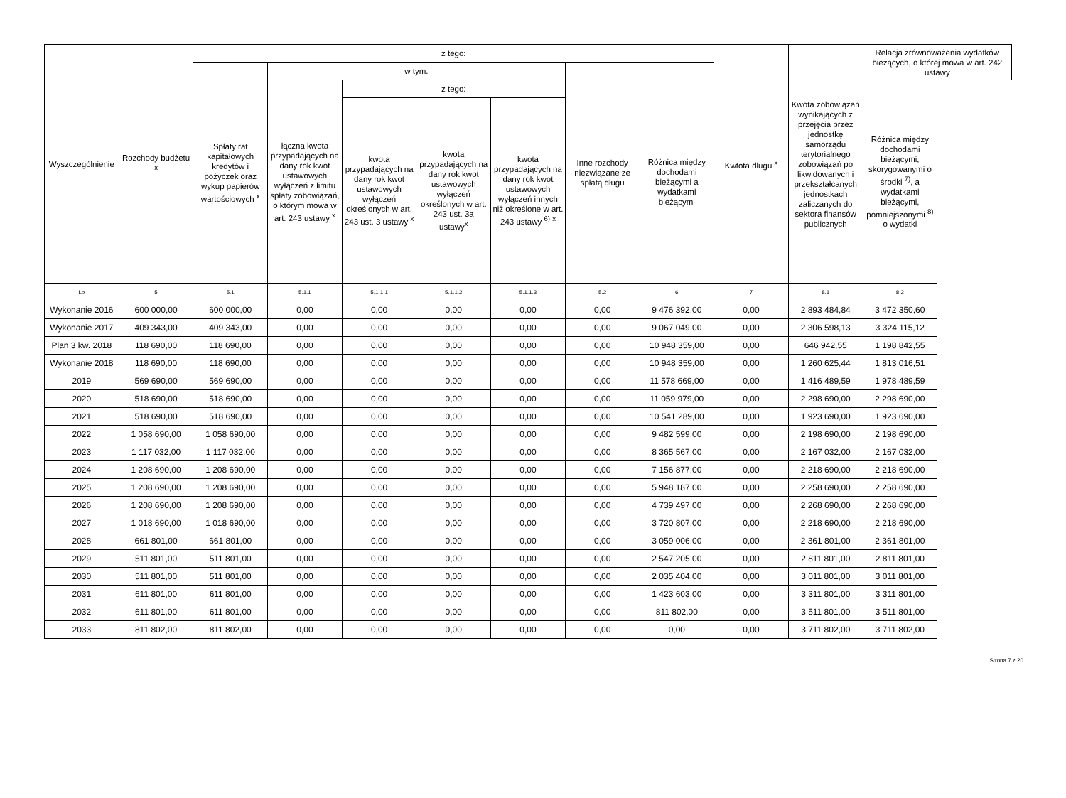| Wyszczególnienie | Rozchody budżetu <sup>x</sup> | z tego: | | | | | | | Kwtota długu <sup>x</sup> | Kwota zobowiązań wynikających z przejęcia przez jednostkę samorządu terytorialnego zobowiązań po likwidowanych i przekształcanych jednostkach zaliczanych do sektora finansów publicznych | Relacja zrównoważenia wydatków bieżących, o której mowa w art. 242 ustawy |
| --- | --- | --- | --- | --- | --- | --- | --- | --- | --- | --- | --- |
| | | Spłaty rat kapitałowych kredytów i pożyczek oraz wykup papierów wartościowych <sup>x</sup> | w tym: | | | | Inne rozchody niezwiązane ze spłatą długu | | | | |
| | | | łączna kwota przypadających na dany rok kwot ustawowych wyłączeń z limitu spłaty zobowiązań, o którym mowa w art. 243 ustawy <sup>x</sup> | z tego: | | | | Różnica między dochodami bieżącymi a wydatkami bieżącymi | | | Różnica między dochodami bieżącymi, skorygowanymi o środki <sup>7)</sup>, a wydatkami bieżącymi, pomniejszonymi <sup>8)</sup> o wydatki |
| | | | | kwota przypadających na dany rok kwot ustawowych wyłączeń określonych w art. 243 ust. 3 ustawy <sup>x</sup> | kwota przypadających na dany rok kwot ustawowych wyłączeń określonych w art. 243 ust. 3a ustawy<sup>x</sup> | kwota przypadających na dany rok kwot ustawowych wyłączeń innych niż określone w art. 243 ustawy <sup>6)</sup> <sup>x</sup> | | | | | |
| Lp | 5 | 5.1 | 5.1.1 | 5.1.1.1 | 5.1.1.2 | 5.1.1.3 | 5.2 | 6 | 7 | 8.1 | 8.2 |
| Wykonanie 2016 | 600 000,00 | 600 000,00 | 0,00 | 0,00 | 0,00 | 0,00 | 0,00 | 9 476 392,00 | 0,00 | 2 893 484,84 | 3 472 350,60 |
| Wykonanie 2017 | 409 343,00 | 409 343,00 | 0,00 | 0,00 | 0,00 | 0,00 | 0,00 | 9 067 049,00 | 0,00 | 2 306 598,13 | 3 324 115,12 |
| Plan 3 kw. 2018 | 118 690,00 | 118 690,00 | 0,00 | 0,00 | 0,00 | 0,00 | 0,00 | 10 948 359,00 | 0,00 | 646 942,55 | 1 198 842,55 |
| Wykonanie 2018 | 118 690,00 | 118 690,00 | 0,00 | 0,00 | 0,00 | 0,00 | 0,00 | 10 948 359,00 | 0,00 | 1 260 625,44 | 1 813 016,51 |
| 2019 | 569 690,00 | 569 690,00 | 0,00 | 0,00 | 0,00 | 0,00 | 0,00 | 11 578 669,00 | 0,00 | 1 416 489,59 | 1 978 489,59 |
| 2020 | 518 690,00 | 518 690,00 | 0,00 | 0,00 | 0,00 | 0,00 | 0,00 | 11 059 979,00 | 0,00 | 2 298 690,00 | 2 298 690,00 |
| 2021 | 518 690,00 | 518 690,00 | 0,00 | 0,00 | 0,00 | 0,00 | 0,00 | 10 541 289,00 | 0,00 | 1 923 690,00 | 1 923 690,00 |
| 2022 | 1 058 690,00 | 1 058 690,00 | 0,00 | 0,00 | 0,00 | 0,00 | 0,00 | 9 482 599,00 | 0,00 | 2 198 690,00 | 2 198 690,00 |
| 2023 | 1 117 032,00 | 1 117 032,00 | 0,00 | 0,00 | 0,00 | 0,00 | 0,00 | 8 365 567,00 | 0,00 | 2 167 032,00 | 2 167 032,00 |
| 2024 | 1 208 690,00 | 1 208 690,00 | 0,00 | 0,00 | 0,00 | 0,00 | 0,00 | 7 156 877,00 | 0,00 | 2 218 690,00 | 2 218 690,00 |
| 2025 | 1 208 690,00 | 1 208 690,00 | 0,00 | 0,00 | 0,00 | 0,00 | 0,00 | 5 948 187,00 | 0,00 | 2 258 690,00 | 2 258 690,00 |
| 2026 | 1 208 690,00 | 1 208 690,00 | 0,00 | 0,00 | 0,00 | 0,00 | 0,00 | 4 739 497,00 | 0,00 | 2 268 690,00 | 2 268 690,00 |
| 2027 | 1 018 690,00 | 1 018 690,00 | 0,00 | 0,00 | 0,00 | 0,00 | 0,00 | 3 720 807,00 | 0,00 | 2 218 690,00 | 2 218 690,00 |
| 2028 | 661 801,00 | 661 801,00 | 0,00 | 0,00 | 0,00 | 0,00 | 0,00 | 3 059 006,00 | 0,00 | 2 361 801,00 | 2 361 801,00 |
| 2029 | 511 801,00 | 511 801,00 | 0,00 | 0,00 | 0,00 | 0,00 | 0,00 | 2 547 205,00 | 0,00 | 2 811 801,00 | 2 811 801,00 |
| 2030 | 511 801,00 | 511 801,00 | 0,00 | 0,00 | 0,00 | 0,00 | 0,00 | 2 035 404,00 | 0,00 | 3 011 801,00 | 3 011 801,00 |
| 2031 | 611 801,00 | 611 801,00 | 0,00 | 0,00 | 0,00 | 0,00 | 0,00 | 1 423 603,00 | 0,00 | 3 311 801,00 | 3 311 801,00 |
| 2032 | 611 801,00 | 611 801,00 | 0,00 | 0,00 | 0,00 | 0,00 | 0,00 | 811 802,00 | 0,00 | 3 511 801,00 | 3 511 801,00 |
| 2033 | 811 802,00 | 811 802,00 | 0,00 | 0,00 | 0,00 | 0,00 | 0,00 | 0,00 | 0,00 | 3 711 802,00 | 3 711 802,00 |
Strona 7 z 20